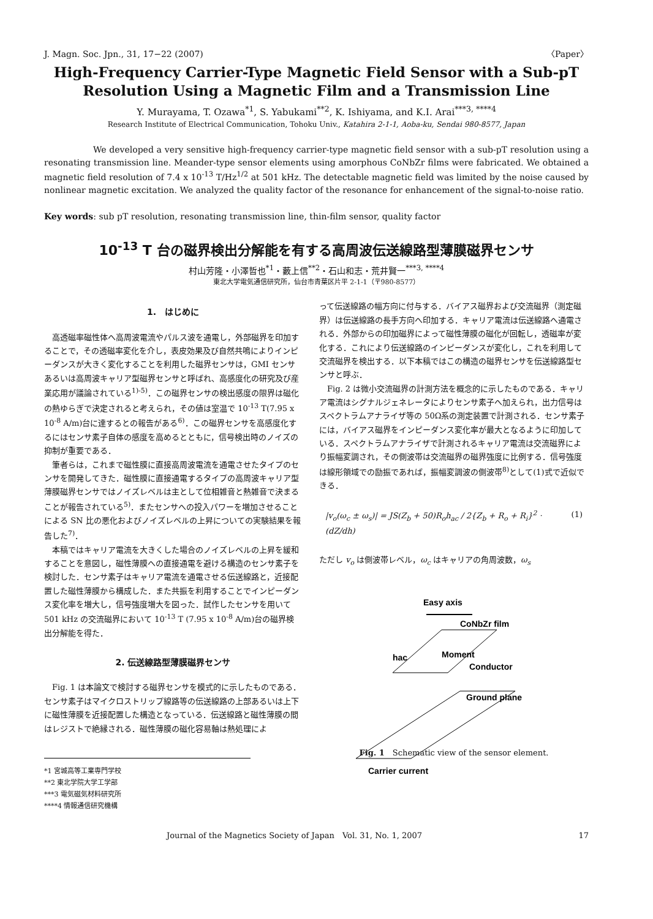J. Magn. Soc. Jpn., 31, 17−22 (2007) 〈Paper〉
High-Frequency Carrier-Type Magnetic Field Sensor with a Sub-pT
Resolution Using a Magnetic Film and a Transmission Line
Y. Murayama, T. Ozawa<sup>*1</sup>, S. Yabukami<sup>**2</sup>, K. Ishiyama, and K.I. Arai<sup>***3, ****4</sup>
Research Institute of Electrical Communication, Tohoku Univ., Katahira 2-1-1, Aoba-ku, Sendai 980-8577, Japan
We developed a very sensitive high-frequency carrier-type magnetic field sensor with a sub-pT resolution using a resonating transmission line. Meander-type sensor elements using amorphous CoNbZr films were fabricated. We obtained a magnetic field resolution of 7.4 x 10<sup>-13</sup> T/Hz<sup>1/2</sup> at 501 kHz. The detectable magnetic field was limited by the noise caused by nonlinear magnetic excitation. We analyzed the quality factor of the resonance for enhancement of the signal-to-noise ratio.
Key words: sub pT resolution, resonating transmission line, thin-film sensor, quality factor
10<sup>-13</sup> T 台の磁界検出分解能を有する高周波伝送線路型薄膜磁界センサ
村山芳隆・小澤哲也<sup>*1</sup>・藪上信<sup>**2</sup>・石山和志・荒井賢一<sup>***3, ****4</sup>
東北大学電気通信研究所，仙台市青葉区片平 2-1-1（〒980-8577）
1.　はじめに
高透磁率磁性体へ高周波電流やパルス波を通電し，外部磁界を印加することで，その透磁率変化を介し，表皮効果及び自然共鳴によりインピーダンスが大きく変化することを利用した磁界センサは，GMI センサあるいは高周波キャリア型磁界センサと呼ばれ、高感度化の研究及び産業応用が議論されている<sup>1)-5)</sup>．この磁界センサの検出感度の限界は磁化の熱ゆらぎで決定されると考えられ，その値は室温で 10<sup>-13</sup> T(7.95 x 10<sup>-8</sup> A/m)台に達するとの報告がある<sup>6)</sup>．この磁界センサを高感度化するにはセンサ素子自体の感度を高めるとともに，信号検出時のノイズの抑制が重要である．
筆者らは，これまで磁性膜に直接高周波電流を通電させたタイプのセンサを開発してきた．磁性膜に直接通電するタイプの高周波キャリア型薄膜磁界センサではノイズレベルは主として位相雑音と熱雑音で決まることが報告されている<sup>5)</sup>．またセンサへの投入パワーを増加させることによる SN 比の悪化およびノイズレベルの上昇についての実験結果を報告した<sup>7)</sup>．
本稿ではキャリア電流を大きくした場合のノイズレベルの上昇を緩和することを意図し，磁性薄膜への直接通電を避ける構造のセンサ素子を検討した．センサ素子はキャリア電流を通電させる伝送線路と，近接配置した磁性薄膜から構成した．また共振を利用することでインピーダンス変化率を増大し，信号強度増大を図った．試作したセンサを用いて 501 kHz の交流磁界において 10<sup>-13</sup> T (7.95 x 10<sup>-8</sup> A/m)台の磁界検出分解能を得た．
2. 伝送線路型薄膜磁界センサ
Fig. 1 は本論文で検討する磁界センサを模式的に示したものである．センサ素子はマイクロストリップ線路等の伝送線路の上部あるいは上下に磁性薄膜を近接配置した構造となっている．伝送線路と磁性薄膜の間はレジストで絶縁される．磁性薄膜の磁化容易軸は熱処理によ
*1 宮城高等工業専門学校
**2 東北学院大学工学部
***3 電気磁気材料研究所
****4 情報通信研究機構
って伝送線路の幅方向に付与する．バイアス磁界および交流磁界（測定磁界）は伝送線路の長手方向へ印加する．キャリア電流は伝送線路へ通電される．外部からの印加磁界によって磁性薄膜の磁化が回転し，透磁率が変化する．これにより伝送線路のインピーダンスが変化し，これを利用して交流磁界を検出する．以下本稿ではこの構造の磁界センサを伝送線路型センサと呼ぶ．
Fig. 2 は微小交流磁界の計測方法を概念的に示したものである．キャリア電流はシグナルジェネレータによりセンサ素子へ加えられ，出力信号はスペクトラムアナライザ等の 50Ω系の測定装置で計測される．センサ素子には，バイアス磁界をインピーダンス変化率が最大となるように印加している．スペクトラムアナライザで計測されるキャリア電流は交流磁界により振幅変調され，その側波帯は交流磁界の磁界強度に比例する．信号強度は線形領域での励振であれば，振幅変調波の側波帯<sup>8)</sup>として(1)式で近似できる．
|v<sub>o</sub>(ω<sub>c</sub> ± ω<sub>s</sub>)| = JS(Z<sub>b</sub> + 50)R<sub>o</sub>h<sub>ac</sub> / 2{Z<sub>b</sub> + R<sub>o</sub> + R<sub>i</sub>}<sup>2</sup> · (dZ/dh) (1)
ただし v<sub>o</sub> は側波帯レベル，ω<sub>c</sub> はキャリアの角周波数，ω<sub>s</sub>
Easy axis
CoNbZr film
hac
Moment
Conductor
Ground plane
Carrier current
Fig. 1　Schematic view of the sensor element.
Journal of the Magnetics Society of Japan　Vol. 31, No. 1, 2007 17